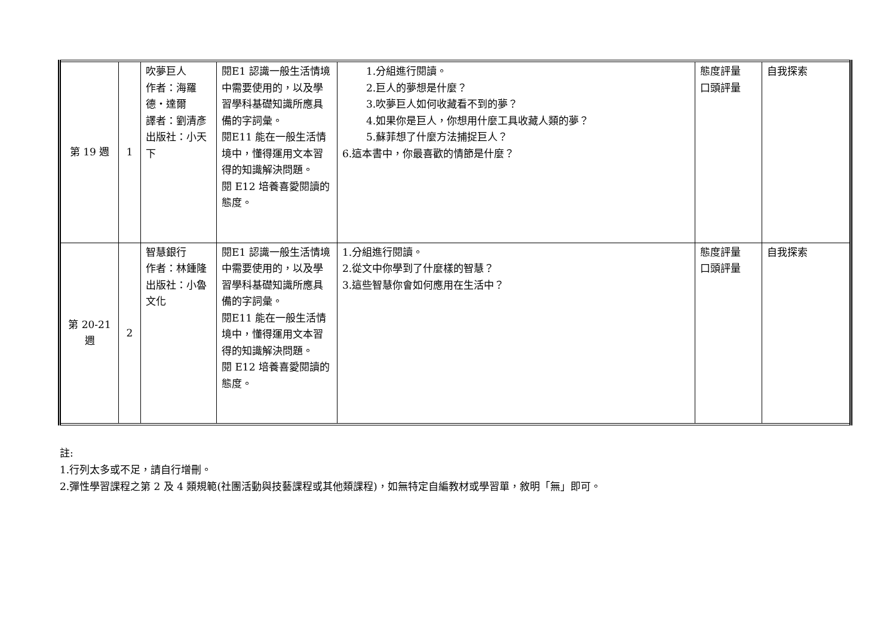| 第 19 週 | 1 | 吹夢巨人 作者：海羅德‧達爾 譯者：劉清彥 出版社：小天下 | 閱E1 認識一般生活情境中需要使用的，以及學習學科基礎知識所應具備的字詞彙。 閱E11 能在一般生活情境中，懂得運用文本習得的知識解決問題。 閱 E12 培養喜愛閱讀的態度。 | 1.分組進行閱讀。 2.巨人的夢想是什麼？ 3.吹夢巨人如何收藏看不到的夢？ 4.如果你是巨人，你想用什麼工具收藏人類的夢？ 5.蘇菲想了什麼方法捕捉巨人？ 6.這本書中，你最喜歡的情節是什麼？ | 態度評量 口頭評量 | 自我探索 |
| 第 20-21 週 | 2 | 智慧銀行 作者：林鍾隆 出版社：小魯文化 | 閱E1 認識一般生活情境中需要使用的，以及學習學科基礎知識所應具備的字詞彙。 閱E11 能在一般生活情境中，懂得運用文本習得的知識解決問題。 閱 E12 培養喜愛閱讀的態度。 | 1.分組進行閱讀。 2.從文中你學到了什麼樣的智慧？ 3.這些智慧你會如何應用在生活中？ | 態度評量 口頭評量 | 自我探索 |
註:
1.行列太多或不足，請自行增刪。
2.彈性學習課程之第 2 及 4 類規範(社團活動與技藝課程或其他類課程)，如無特定自編教材或學習單，敘明「無」即可。